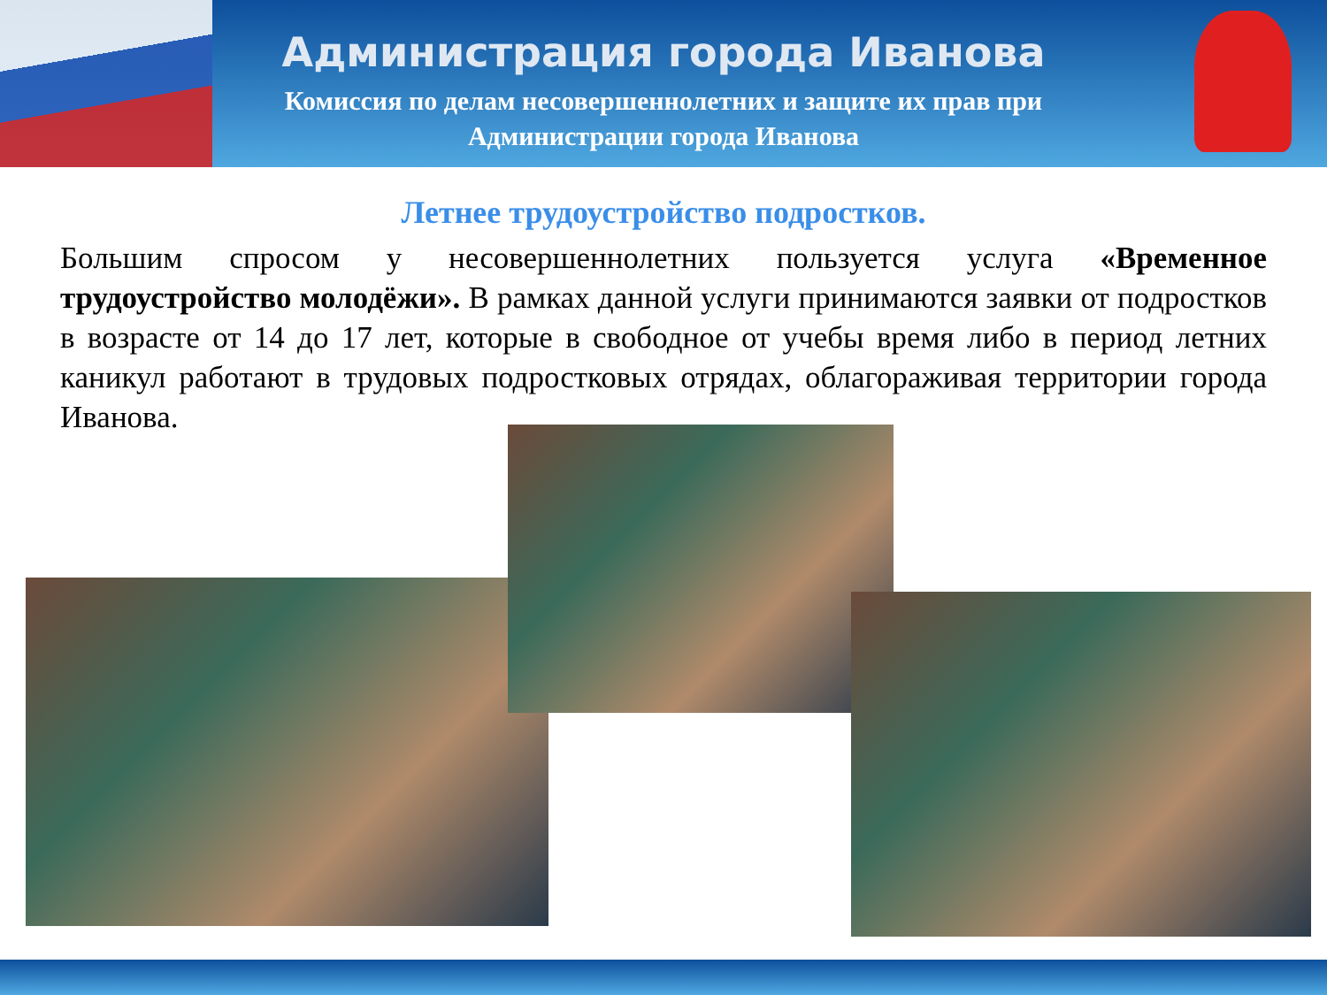Администрация города Иванова
Комиссия по делам несовершеннолетних и защите их прав при
Администрации города Иванова
Летнее трудоустройство подростков.
Большим спросом у несовершеннолетних пользуется услуга «Временное трудоустройство молодёжи». В рамках данной услуги принимаются заявки от подростков в возрасте от 14 до 17 лет, которые в свободное от учебы время либо в период летних каникул работают в трудовых подростковых отрядах, облагораживая территории города Иванова.